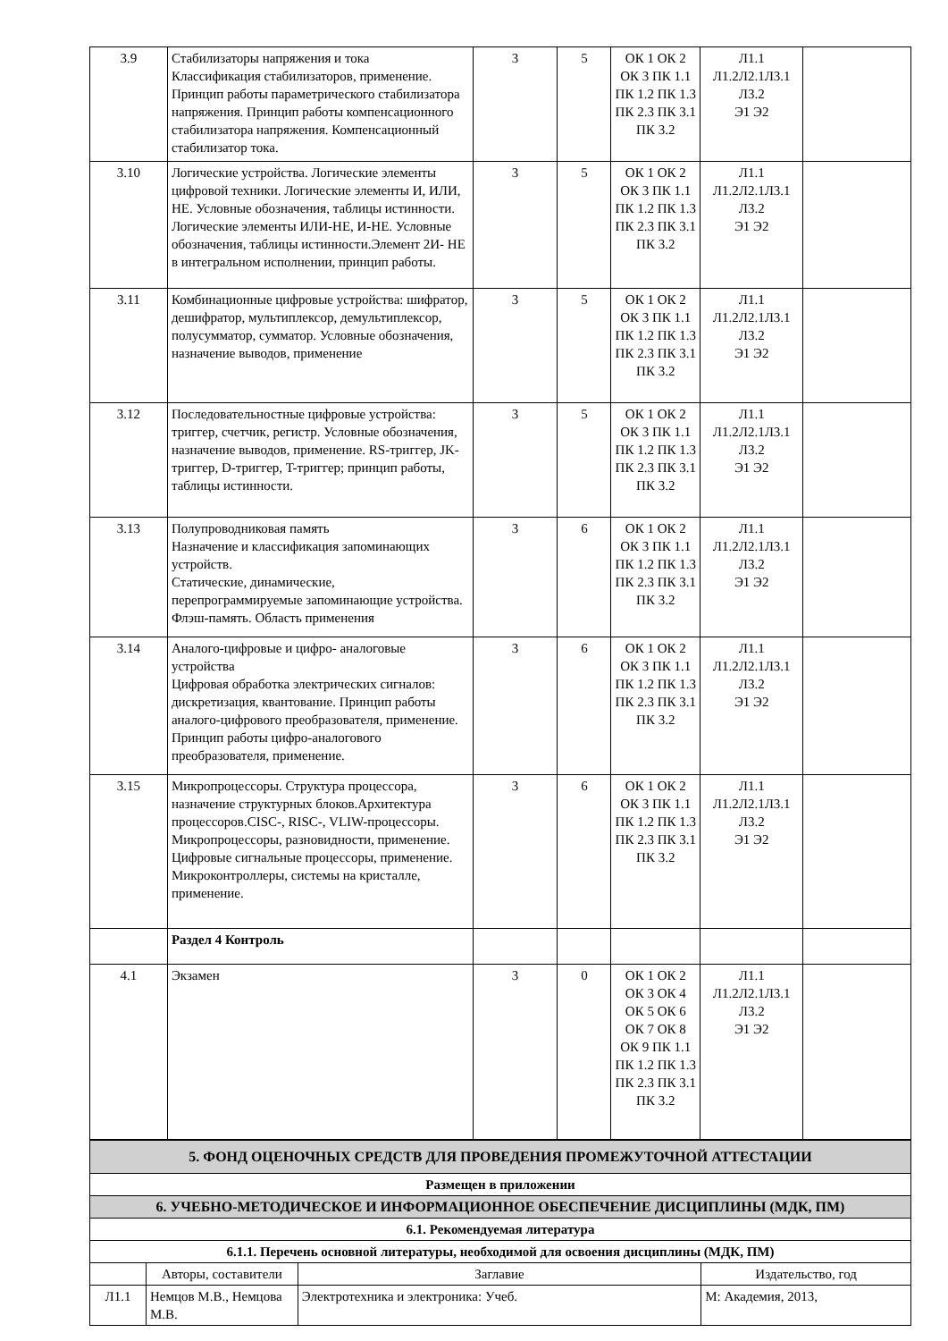| 3.9 | Стабилизаторы напряжения и тока Классификация стабилизаторов, применение. Принцип работы параметрического стабилизатора напряжения. Принцип работы компенсационного стабилизатора напряжения. Компенсационный стабилизатор тока. | 3 | 5 | ОК 1 ОК 2 ОК 3 ПК 1.1 ПК 1.2 ПК 1.3 ПК 2.3 ПК 3.1 ПК 3.2 | Л1.1 Л1.2Л2.1Л3.1 Л3.2 Э1 Э2 | |
| 3.10 | Логические устройства. Логические элементы цифровой техники. Логические элементы И, ИЛИ, НЕ. Условные обозначения, таблицы истинности. Логические элементы ИЛИ-НЕ, И-НЕ. Условные обозначения, таблицы истинности.Элемент 2И- НЕ в интегральном исполнении, принцип работы. | 3 | 5 | ОК 1 ОК 2 ОК 3 ПК 1.1 ПК 1.2 ПК 1.3 ПК 2.3 ПК 3.1 ПК 3.2 | Л1.1 Л1.2Л2.1Л3.1 Л3.2 Э1 Э2 | |
| 3.11 | Комбинационные цифровые устройства: шифратор, дешифратор, мультиплексор, демультиплексор, полусумматор, сумматор. Условные обозначения, назначение выводов, применение | 3 | 5 | ОК 1 ОК 2 ОК 3 ПК 1.1 ПК 1.2 ПК 1.3 ПК 2.3 ПК 3.1 ПК 3.2 | Л1.1 Л1.2Л2.1Л3.1 Л3.2 Э1 Э2 | |
| 3.12 | Последовательностные цифровые устройства: триггер, счетчик, регистр. Условные обозначения, назначение выводов, применение. RS-триггер, JK-триггер, D-триггер, T-триггер; принцип работы, таблицы истинности. | 3 | 5 | ОК 1 ОК 2 ОК 3 ПК 1.1 ПК 1.2 ПК 1.3 ПК 2.3 ПК 3.1 ПК 3.2 | Л1.1 Л1.2Л2.1Л3.1 Л3.2 Э1 Э2 | |
| 3.13 | Полупроводниковая память Назначение и классификация запоминающих устройств. Статические, динамические, перепрограммируемые запоминающие устройства. Флэш-память. Область применения | 3 | 6 | ОК 1 ОК 2 ОК 3 ПК 1.1 ПК 1.2 ПК 1.3 ПК 2.3 ПК 3.1 ПК 3.2 | Л1.1 Л1.2Л2.1Л3.1 Л3.2 Э1 Э2 | |
| 3.14 | Аналого-цифровые и цифро- аналоговые устройства Цифровая обработка электрических сигналов: дискретизация, квантование. Принцип работы аналого-цифрового преобразователя, применение. Принцип работы цифро-аналогового преобразователя, применение. | 3 | 6 | ОК 1 ОК 2 ОК 3 ПК 1.1 ПК 1.2 ПК 1.3 ПК 2.3 ПК 3.1 ПК 3.2 | Л1.1 Л1.2Л2.1Л3.1 Л3.2 Э1 Э2 | |
| 3.15 | Микропроцессоры. Структура процессора, назначение структурных блоков.Архитектура процессоров.CISC-, RISC-, VLIW-процессоры. Микропроцессоры, разновидности, применение. Цифровые сигнальные процессоры, применение. Микроконтроллеры, системы на кристалле, применение. | 3 | 6 | ОК 1 ОК 2 ОК 3 ПК 1.1 ПК 1.2 ПК 1.3 ПК 2.3 ПК 3.1 ПК 3.2 | Л1.1 Л1.2Л2.1Л3.1 Л3.2 Э1 Э2 | |
| | Раздел 4 Контроль | | | | | |
| 4.1 | Экзамен | 3 | 0 | ОК 1 ОК 2 ОК 3 ОК 4 ОК 5 ОК 6 ОК 7 ОК 8 ОК 9 ПК 1.1 ПК 1.2 ПК 1.3 ПК 2.3 ПК 3.1 ПК 3.2 | Л1.1 Л1.2Л2.1Л3.1 Л3.2 Э1 Э2 | |
| 5. ФОНД ОЦЕНОЧНЫХ СРЕДСТВ ДЛЯ ПРОВЕДЕНИЯ ПРОМЕЖУТОЧНОЙ АТТЕСТАЦИИ | | | |
| Размещен в приложении | | | |
| 6. УЧЕБНО-МЕТОДИЧЕСКОЕ И ИНФОРМАЦИОННОЕ ОБЕСПЕЧЕНИЕ ДИСЦИПЛИНЫ (МДК, ПМ) | | | |
| 6.1. Рекомендуемая литература | | | |
| 6.1.1. Перечень основной литературы, необходимой для освоения дисциплины (МДК, ПМ) | | | |
| | Авторы, составители | Заглавие | Издательство, год |
| Л1.1 | Немцов М.В., Немцова М.В. | Электротехника и электроника: Учеб. | М: Академия, 2013, |